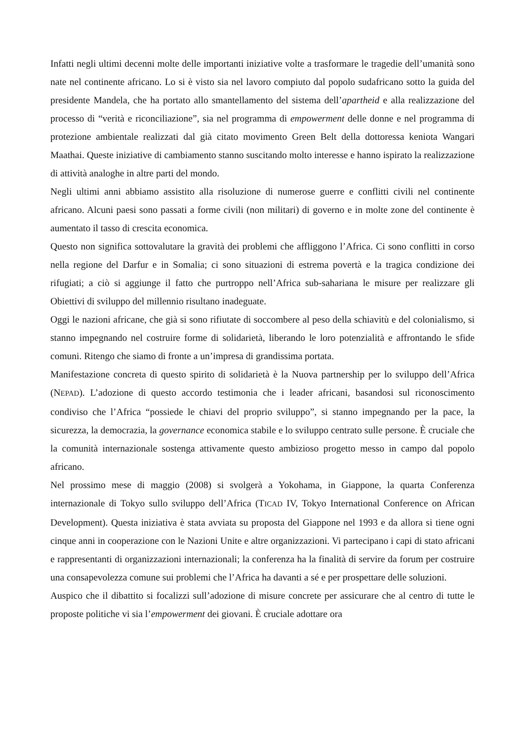Infatti negli ultimi decenni molte delle importanti iniziative volte a trasformare le tragedie dell’umanità sono nate nel continente africano. Lo si è visto sia nel lavoro compiuto dal popolo sudafricano sotto la guida del presidente Mandela, che ha portato allo smantellamento del sistema dell’apartheid e alla realizzazione del processo di “verità e riconciliazione”, sia nel programma di empowerment delle donne e nel programma di protezione ambientale realizzati dal già citato movimento Green Belt della dottoressa keniota Wangari Maathai. Queste iniziative di cambiamento stanno suscitando molto interesse e hanno ispirato la realizzazione di attività analoghe in altre parti del mondo.
Negli ultimi anni abbiamo assistito alla risoluzione di numerose guerre e conflitti civili nel continente africano. Alcuni paesi sono passati a forme civili (non militari) di governo e in molte zone del continente è aumentato il tasso di crescita economica.
Questo non significa sottovalutare la gravità dei problemi che affliggono l’Africa. Ci sono conflitti in corso nella regione del Darfur e in Somalia; ci sono situazioni di estrema povertà e la tragica condizione dei rifugiati; a ciò si aggiunge il fatto che purtroppo nell’Africa sub-sahariana le misure per realizzare gli Obiettivi di sviluppo del millennio risultano inadeguate.
Oggi le nazioni africane, che già si sono rifiutate di soccombere al peso della schiavitù e del colonialismo, si stanno impegnando nel costruire forme di solidarietà, liberando le loro potenzialità e affrontando le sfide comuni. Ritengo che siamo di fronte a un’impresa di grandissima portata.
Manifestazione concreta di questo spirito di solidarietà è la Nuova partnership per lo sviluppo dell’Africa (NEPAD). L’adozione di questo accordo testimonia che i leader africani, basandosi sul riconoscimento condiviso che l’Africa “possiede le chiavi del proprio sviluppo”, si stanno impegnando per la pace, la sicurezza, la democrazia, la governance economica stabile e lo sviluppo centrato sulle persone. È cruciale che la comunità internazionale sostenga attivamente questo ambizioso progetto messo in campo dal popolo africano.
Nel prossimo mese di maggio (2008) si svolgerà a Yokohama, in Giappone, la quarta Conferenza internazionale di Tokyo sullo sviluppo dell’Africa (TICAD IV, Tokyo International Conference on African Development). Questa iniziativa è stata avviata su proposta del Giappone nel 1993 e da allora si tiene ogni cinque anni in cooperazione con le Nazioni Unite e altre organizzazioni. Vi partecipano i capi di stato africani e rappresentanti di organizzazioni internazionali; la conferenza ha la finalità di servire da forum per costruire una consapevolezza comune sui problemi che l’Africa ha davanti a sé e per prospettare delle soluzioni.
Auspico che il dibattito si focalizzi sull’adozione di misure concrete per assicurare che al centro di tutte le proposte politiche vi sia l’empowerment dei giovani. È cruciale adottare ora